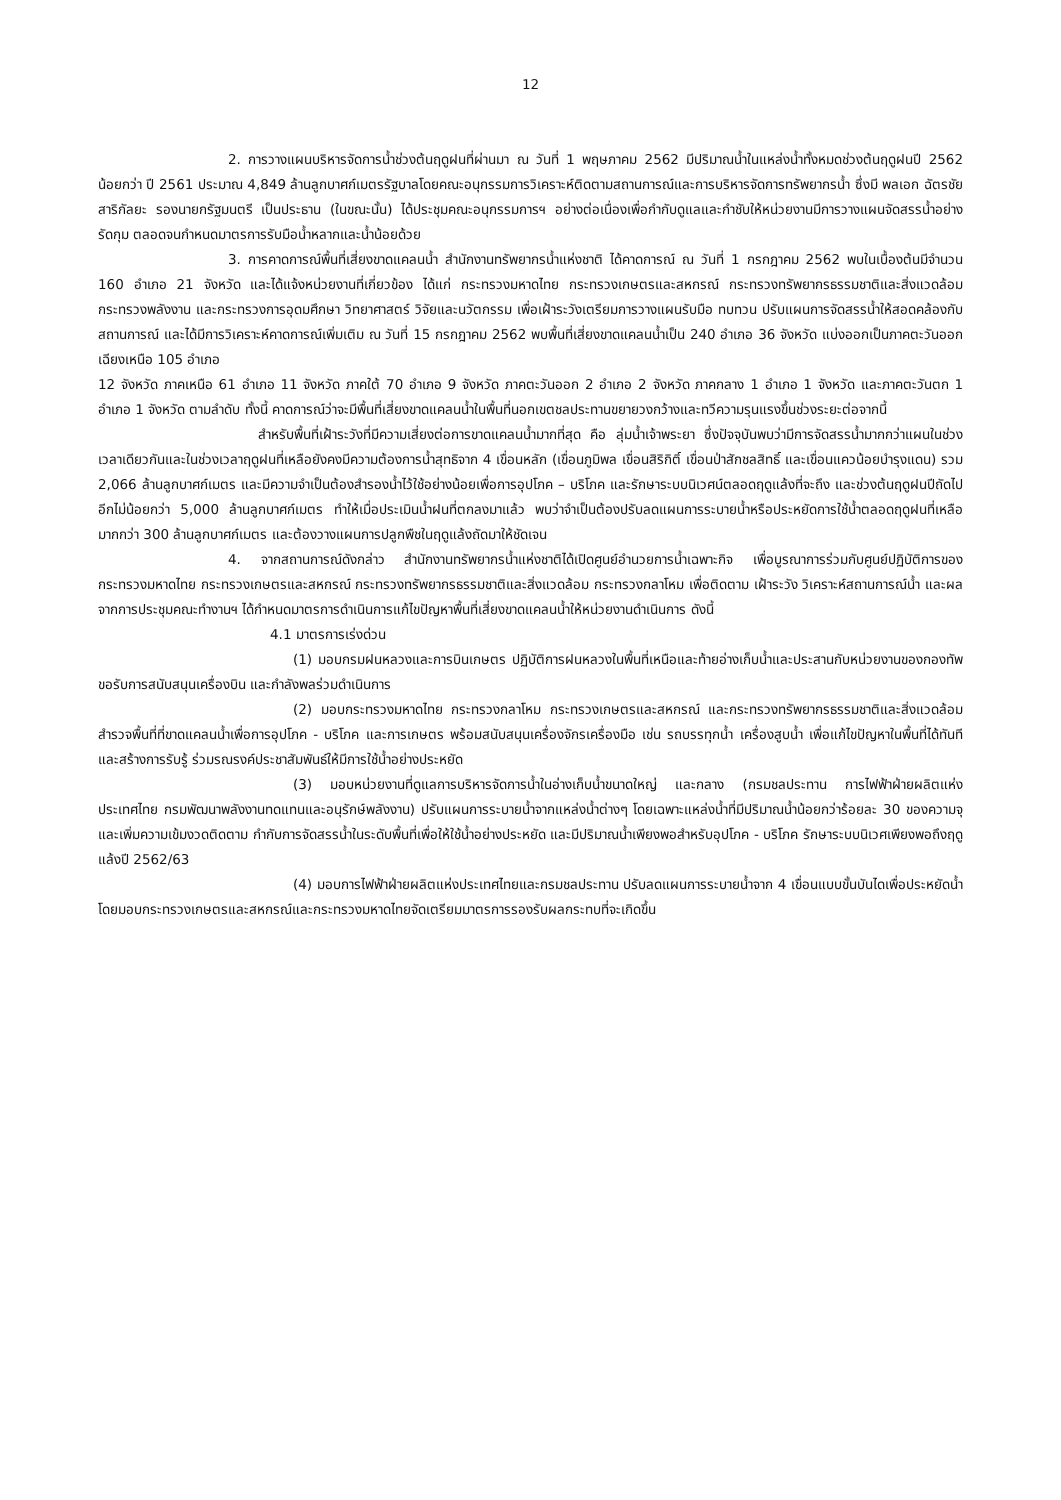12
2. การวางแผนบริหารจัดการน้ำช่วงต้นฤดูฝนที่ผ่านมา ณ วันที่ 1 พฤษภาคม 2562 มีปริมาณน้ำในแหล่งน้ำทั้งหมดช่วงต้นฤดูฝนปี 2562 น้อยกว่า ปี 2561 ประมาณ 4,849 ล้านลูกบาศก์เมตรรัฐบาลโดยคณะอนุกรรมการวิเคราะห์ติดตามสถานการณ์และการบริหารจัดการทรัพยากรน้ำ ซึ่งมี พลเอก ฉัตรชัย สาริกัลยะ รองนายกรัฐมนตรี เป็นประธาน (ในขณะนั้น) ได้ประชุมคณะอนุกรรมการฯ อย่างต่อเนื่องเพื่อกำกับดูแลและกำชับให้หน่วยงานมีการวางแผนจัดสรรน้ำอย่างรัดกุม ตลอดจนกำหนดมาตรการรับมือน้ำหลากและน้ำน้อยด้วย
3. การคาดการณ์พื้นที่เสี่ยงขาดแคลนน้ำ สำนักงานทรัพยากรน้ำแห่งชาติ ได้คาดการณ์ ณ วันที่ 1 กรกฎาคม 2562 พบในเบื้องต้นมีจำนวน 160 อำเภอ 21 จังหวัด และได้แจ้งหน่วยงานที่เกี่ยวข้อง ได้แก่ กระทรวงมหาดไทย กระทรวงเกษตรและสหกรณ์ กระทรวงทรัพยากรธรรมชาติและสิ่งแวดล้อม กระทรวงพลังงาน และกระทรวงการอุดมศึกษา วิทยาศาสตร์ วิจัยและนวัตกรรม เพื่อเฝ้าระวังเตรียมการวางแผนรับมือ ทบทวน ปรับแผนการจัดสรรน้ำให้สอดคล้องกับสถานการณ์ และได้มีการวิเคราะห์คาดการณ์เพิ่มเติม ณ วันที่ 15 กรกฎาคม 2562 พบพื้นที่เสี่ยงขาดแคลนน้ำเป็น 240 อำเภอ 36 จังหวัด แบ่งออกเป็นภาคตะวันออกเฉียงเหนือ 105 อำเภอ
12 จังหวัด ภาคเหนือ 61 อำเภอ 11 จังหวัด ภาคใต้ 70 อำเภอ 9 จังหวัด ภาคตะวันออก 2 อำเภอ 2 จังหวัด ภาคกลาง 1 อำเภอ 1 จังหวัด และภาคตะวันตก 1 อำเภอ 1 จังหวัด ตามลำดับ ทั้งนี้ คาดการณ์ว่าจะมีพื้นที่เสี่ยงขาดแคลนน้ำในพื้นที่นอกเขตชลประทานขยายวงกว้างและทวีความรุนแรงขึ้นช่วงระยะต่อจากนี้
สำหรับพื้นที่เฝ้าระวังที่มีความเสี่ยงต่อการขาดแคลนน้ำมากที่สุด คือ ลุ่มน้ำเจ้าพระยา ซึ่งปัจจุบันพบว่ามีการจัดสรรน้ำมากกว่าแผนในช่วงเวลาเดียวกันและในช่วงเวลาฤดูฝนที่เหลือยังคงมีความต้องการน้ำสุทธิจาก 4 เขื่อนหลัก (เขื่อนภูมิพล เขื่อนสิริกิติ์ เขื่อนป่าสักชลสิทธิ์ และเขื่อนแควน้อยบำรุงแดน) รวม 2,066 ล้านลูกบาศก์เมตร และมีความจำเป็นต้องสำรองน้ำไว้ใช้อย่างน้อยเพื่อการอุปโภค – บริโภค และรักษาระบบนิเวศน์ตลอดฤดูแล้งที่จะถึง และช่วงต้นฤดูฝนปีถัดไปอีกไม่น้อยกว่า 5,000 ล้านลูกบาศก์เมตร ทำให้เมื่อประเมินน้ำฝนที่ตกลงมาแล้ว พบว่าจำเป็นต้องปรับลดแผนการระบายน้ำหรือประหยัดการใช้น้ำตลอดฤดูฝนที่เหลือมากกว่า 300 ล้านลูกบาศก์เมตร และต้องวางแผนการปลูกพืชในฤดูแล้งถัดมาให้ชัดเจน
4. จากสถานการณ์ดังกล่าว สำนักงานทรัพยากรน้ำแห่งชาติได้เปิดศูนย์อำนวยการน้ำเฉพาะกิจ เพื่อบูรณาการร่วมกับศูนย์ปฏิบัติการของกระทรวงมหาดไทย กระทรวงเกษตรและสหกรณ์ กระทรวงทรัพยากรธรรมชาติและสิ่งแวดล้อม กระทรวงกลาโหม เพื่อติดตาม เฝ้าระวัง วิเคราะห์สถานการณ์น้ำ และผลจากการประชุมคณะทำงานฯ ได้กำหนดมาตรการดำเนินการแก้ไขปัญหาพื้นที่เสี่ยงขาดแคลนน้ำให้หน่วยงานดำเนินการ ดังนี้
4.1 มาตรการเร่งด่วน
(1) มอบกรมฝนหลวงและการบินเกษตร ปฏิบัติการฝนหลวงในพื้นที่เหนือและท้ายอ่างเก็บน้ำและประสานกับหน่วยงานของกองทัพขอรับการสนับสนุนเครื่องบิน และกำลังพลร่วมดำเนินการ
(2) มอบกระทรวงมหาดไทย กระทรวงกลาโหม กระทรวงเกษตรและสหกรณ์ และกระทรวงทรัพยากรธรรมชาติและสิ่งแวดล้อมสำรวจพื้นที่ที่ขาดแคลนน้ำเพื่อการอุปโภค - บริโภค และการเกษตร พร้อมสนับสนุนเครื่องจักรเครื่องมือ เช่น รถบรรทุกน้ำ เครื่องสูบน้ำ เพื่อแก้ไขปัญหาในพื้นที่ได้ทันที และสร้างการรับรู้ ร่วมรณรงค์ประชาสัมพันธ์ให้มีการใช้น้ำอย่างประหยัด
(3) มอบหน่วยงานที่ดูแลการบริหารจัดการน้ำในอ่างเก็บน้ำขนาดใหญ่ และกลาง (กรมชลประทาน การไฟฟ้าฝ่ายผลิตแห่งประเทศไทย กรมพัฒนาพลังงานทดแทนและอนุรักษ์พลังงาน) ปรับแผนการระบายน้ำจากแหล่งน้ำต่างๆ โดยเฉพาะแหล่งน้ำที่มีปริมาณน้ำน้อยกว่าร้อยละ 30 ของความจุ และเพิ่มความเข้มงวดติดตาม กำกับการจัดสรรน้ำในระดับพื้นที่เพื่อให้ใช้น้ำอย่างประหยัด และมีปริมาณน้ำเพียงพอสำหรับอุปโภค - บริโภค รักษาระบบนิเวศเพียงพอถึงฤดูแล้งปี 2562/63
(4) มอบการไฟฟ้าฝ่ายผลิตแห่งประเทศไทยและกรมชลประทาน ปรับลดแผนการระบายน้ำจาก 4 เขื่อนแบบขั้นบันไดเพื่อประหยัดน้ำ โดยมอบกระทรวงเกษตรและสหกรณ์และกระทรวงมหาดไทยจัดเตรียมมาตรการรองรับผลกระทบที่จะเกิดขึ้น